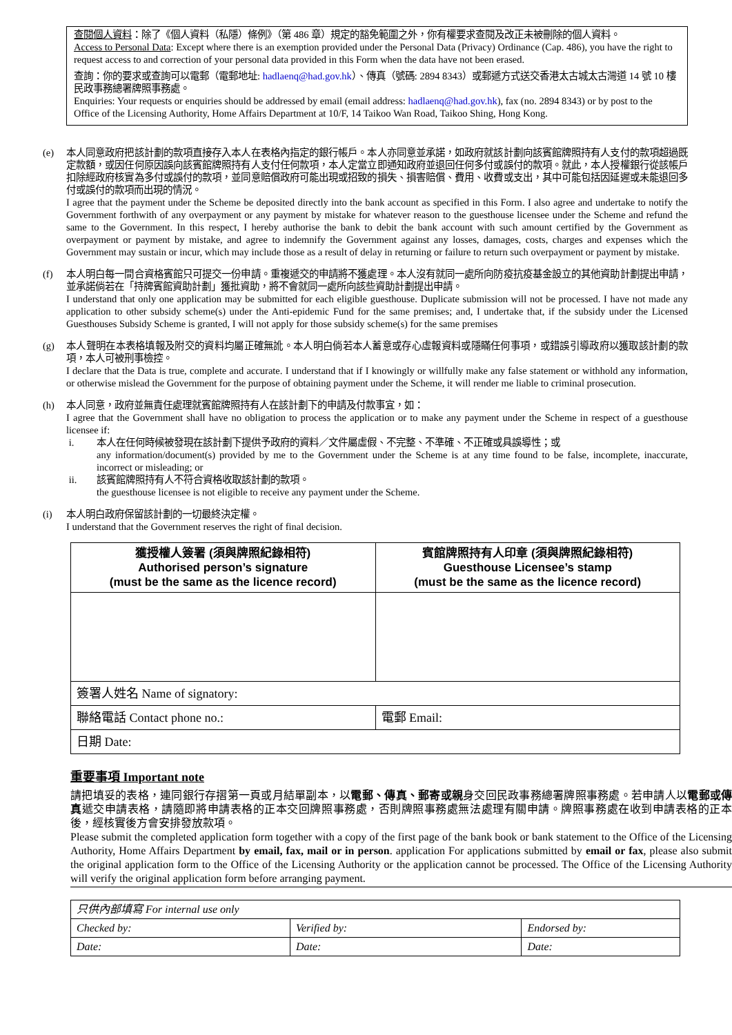查閱個人資料：除了《個人資料（私隱）條例》（第 486 章）規定的豁免範圍之外，你有權要求查閱及改正未被刪除的個人資料。
Access to Personal Data: Except where there is an exemption provided under the Personal Data (Privacy) Ordinance (Cap. 486), you have the right to request access to and correction of your personal data provided in this Form when the data have not been erased.
查詢：你的要求或查詢可以電郵（電郵地址: hadlaenq@had.gov.hk）、傳真（號碼: 2894 8343）或郵遞方式送交香港太古城太古灣道 14 號 10 樓民政事務總署牌照事務處。
Enquiries: Your requests or enquiries should be addressed by email (email address: hadlaenq@had.gov.hk), fax (no. 2894 8343) or by post to the Office of the Licensing Authority, Home Affairs Department at 10/F, 14 Taikoo Wan Road, Taikoo Shing, Hong Kong.
(e) 本人同意政府把該計劃的款項直接存入本人在表格內指定的銀行帳戶。本人亦同意並承諾，如政府就該計劃向該賓館牌照持有人支付的款項超過既定款額，或因任何原因誤向該賓館牌照持有人支付任何款項，本人定當立即通知政府並退回任何多付或誤付的款項。就此，本人授權銀行從該帳戶扣除經政府核實為多付或誤付的款項，並同意賠償政府可能出現或招致的損失、損害賠償、費用、收費或支出，其中可能包括因延遲或未能退回多付或誤付的款項而出現的情況。
I agree that the payment under the Scheme be deposited directly into the bank account as specified in this Form. I also agree and undertake to notify the Government forthwith of any overpayment or any payment by mistake for whatever reason to the guesthouse licensee under the Scheme and refund the same to the Government. In this respect, I hereby authorise the bank to debit the bank account with such amount certified by the Government as overpayment or payment by mistake, and agree to indemnify the Government against any losses, damages, costs, charges and expenses which the Government may sustain or incur, which may include those as a result of delay in returning or failure to return such overpayment or payment by mistake.
(f) 本人明白每一間合資格賓館只可提交一份申請。重複遞交的申請將不獲處理。本人沒有就同一處所向防疫抗疫基金設立的其他資助計劃提出申請，並承諾倘若在「持牌賓館資助計劃」獲批資助，將不會就同一處所向該些資助計劃提出申請。
I understand that only one application may be submitted for each eligible guesthouse. Duplicate submission will not be processed. I have not made any application to other subsidy scheme(s) under the Anti-epidemic Fund for the same premises; and, I undertake that, if the subsidy under the Licensed Guesthouses Subsidy Scheme is granted, I will not apply for those subsidy scheme(s) for the same premises
(g) 本人聲明在本表格填報及附交的資料均屬正確無訛。本人明白倘若本人蓄意或存心虛報資料或隱瞞任何事項，或錯誤引導政府以獲取該計劃的款項，本人可被刑事檢控。
I declare that the Data is true, complete and accurate. I understand that if I knowingly or willfully make any false statement or withhold any information, or otherwise mislead the Government for the purpose of obtaining payment under the Scheme, it will render me liable to criminal prosecution.
(h) 本人同意，政府並無責任處理就賓館牌照持有人在該計劃下的申請及付款事宜，如：
I agree that the Government shall have no obligation to process the application or to make any payment under the Scheme in respect of a guesthouse licensee if:
i. 本人在任何時候被發現在該計劃下提供予政府的資料／文件屬虛假、不完整、不準確、不正確或具誤導性；或
any information/document(s) provided by me to the Government under the Scheme is at any time found to be false, incomplete, inaccurate, incorrect or misleading; or
ii. 該賓館牌照持有人不符合資格收取該計劃的款項。
the guesthouse licensee is not eligible to receive any payment under the Scheme.
(i) 本人明白政府保留該計劃的一切最終決定權。
I understand that the Government reserves the right of final decision.
| 獲授權人簽署 (須與牌照紀錄相符) Authorised person’s signature (must be the same as the licence record) | 賓館牌照持有人印章 (須與牌照紀錄相符) Guesthouse Licensee’s stamp (must be the same as the licence record) |
| --- | --- |
| 簽署人姓名 Name of signatory: | |
| 聯絡電話 Contact phone no.: | 電郵 Email: |
| 日期 Date: | |
重要事項 Important note
請把填妥的表格，連同銀行存摺第一頁或月結單副本，以電郵、傳真、郵寄或親身交回民政事務總署牌照事務處。若申請人以電郵或傳真遞交申請表格，請隨即將申請表格的正本交回牌照事務處，否則牌照事務處無法處理有關申請。牌照事務處在收到申請表格的正本後，經核實後方會安排發放款項。
Please submit the completed application form together with a copy of the first page of the bank book or bank statement to the Office of the Licensing Authority, Home Affairs Department by email, fax, mail or in person. application For applications submitted by email or fax, please also submit the original application form to the Office of the Licensing Authority or the application cannot be processed. The Office of the Licensing Authority will verify the original application form before arranging payment.
| 只供內部填寫 For internal use only | | |
| Checked by: | Verified by: | Endorsed by: |
| Date: | Date: | Date: |